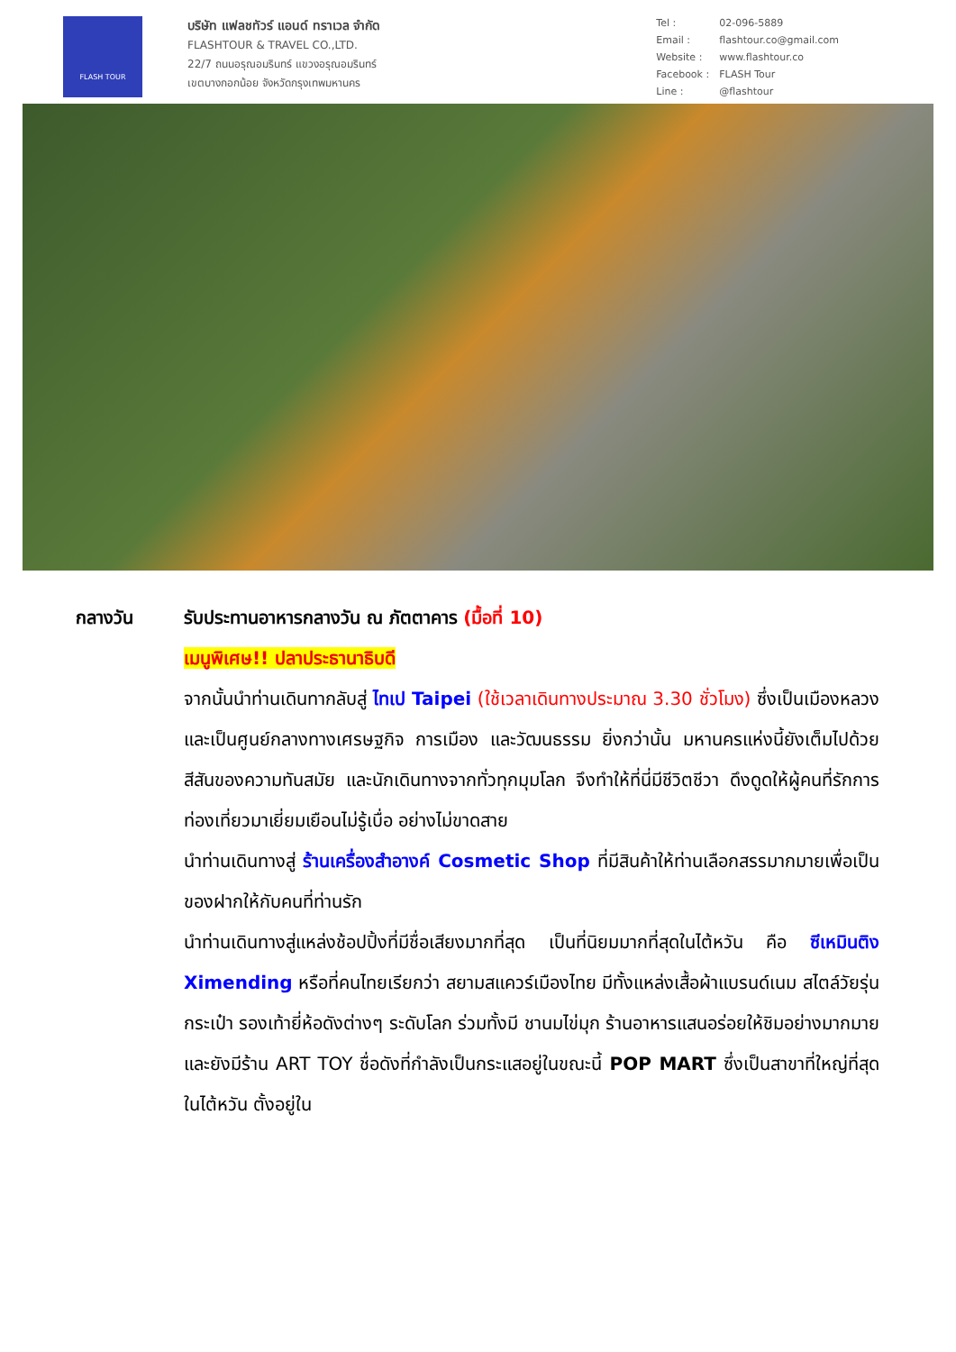FLASH TOUR
บริษัท แฟลชทัวร์ แอนด์ ทราเวล จำกัด
FLASHTOUR & TRAVEL CO.,LTD.
22/7 ถนนอรุณอมรินทร์ แขวงอรุณอมรินทร์
เขตบางกอกน้อย จังหวัดกรุงเทพมหานคร
Tel : 02-096-5889 Email : flashtour.co@gmail.com Website : www.flashtour.co Facebook : FLASH Tour Line : @flashtour
กลางวัน รับประทานอาหารกลางวัน ณ ภัตตาคาร (มื้อที่ 10)
เมนูพิเศษ!! ปลาประธานาธิบดี
จากนั้นนำท่านเดินทากลับสู่ ไทเป Taipei (ใช้เวลาเดินทางประมาณ 3.30 ชั่วโมง) ซึ่งเป็นเมืองหลวงและเป็นศูนย์กลางทางเศรษฐกิจ การเมือง และวัฒนธรรม ยิ่งกว่านั้น มหานครแห่งนี้ยังเต็มไปด้วยสีสันของความทันสมัย และนักเดินทางจากทั่วทุกมุมโลก จึงทำให้ที่นี่มีชีวิตชีวา ดึงดูดให้ผู้คนที่รักการท่องเที่ยวมาเยี่ยมเยือนไม่รู้เบื่อ อย่างไม่ขาดสาย
นำท่านเดินทางสู่ ร้านเครื่องสำอางค์ Cosmetic Shop ที่มีสินค้าให้ท่านเลือกสรรมากมายเพื่อเป็นของฝากให้กับคนที่ท่านรัก
นำท่านเดินทางสู่แหล่งช้อปปิ้งที่มีชื่อเสียงมากที่สุด เป็นที่นิยมมากที่สุดในไต้หวัน คือ ซีเหมินติง Ximending หรือที่คนไทยเรียกว่า สยามสแควร์เมืองไทย มีทั้งแหล่งเสื้อผ้าแบรนด์เนม สไตล์วัยรุ่น กระเป๋า รองเท้ายี่ห้อดังต่างๆ ระดับโลก ร่วมทั้งมี ชานมไข่มุก ร้านอาหารแสนอร่อยให้ชิมอย่างมากมาย และยังมีร้าน ART TOY ชื่อดังที่กำลังเป็นกระแสอยู่ในขณะนี้ POP MART ซึ่งเป็นสาขาที่ใหญ่ที่สุดในไต้หวัน ตั้งอยู่ใน